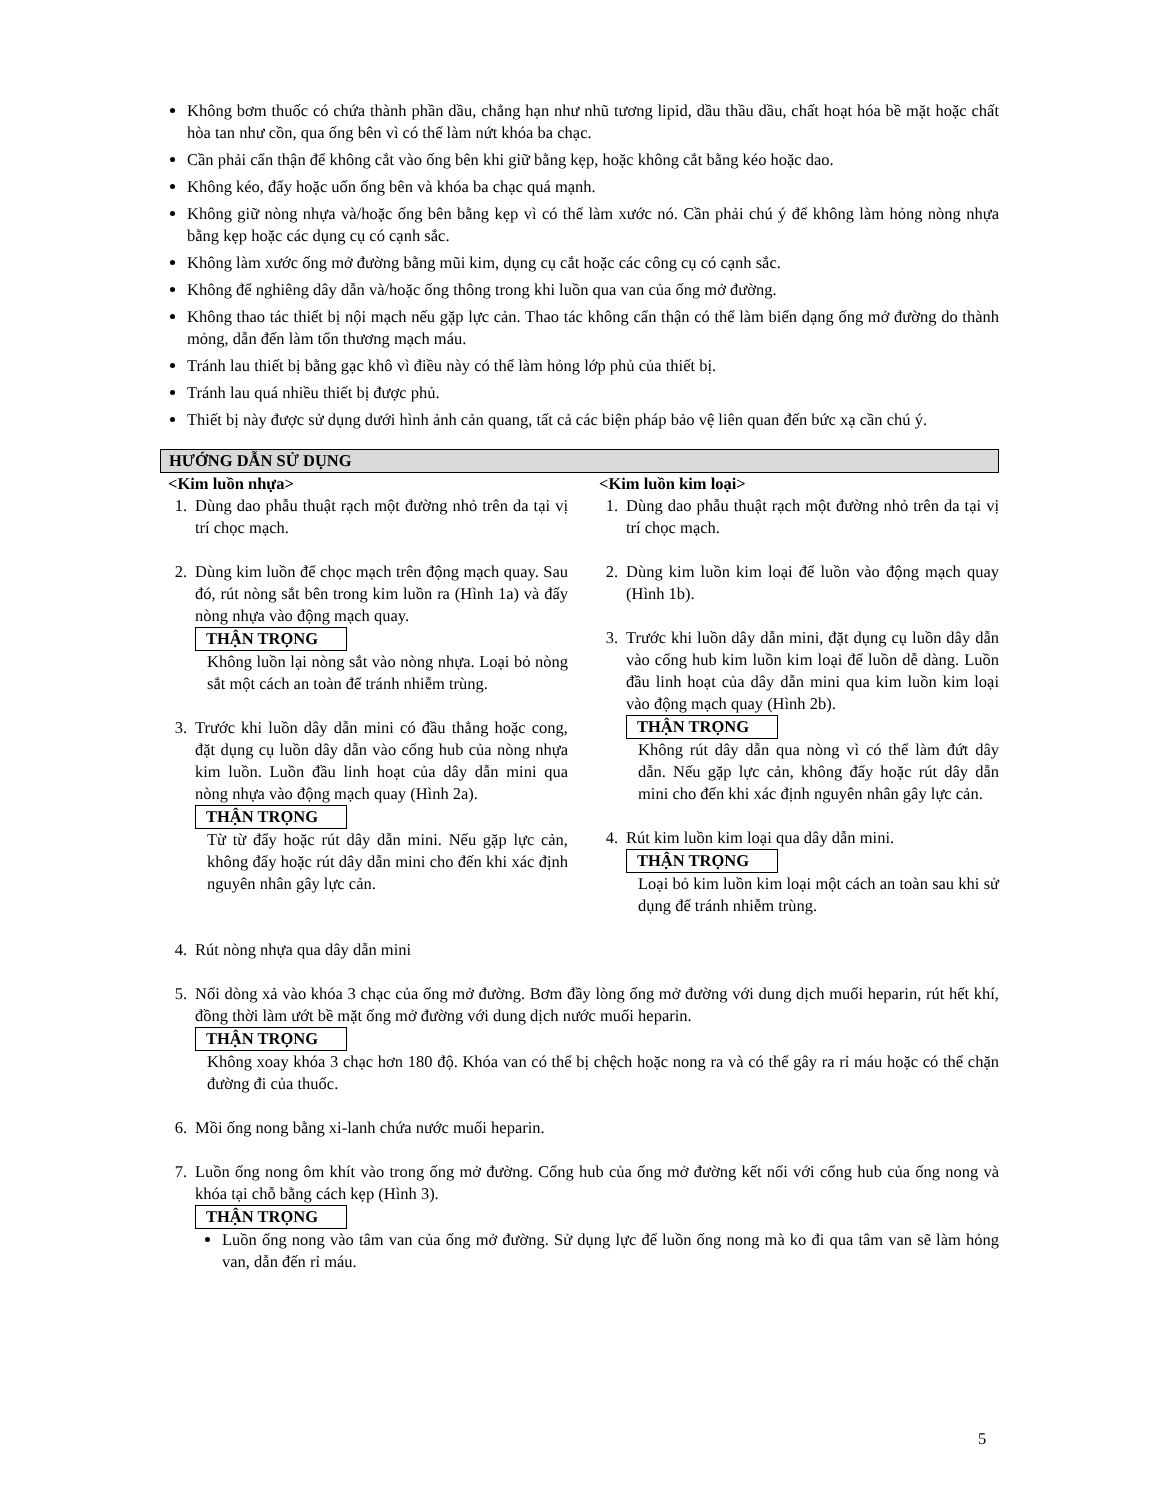Không bơm thuốc có chứa thành phần dầu, chẳng hạn như nhũ tương lipid, dầu thầu dầu, chất hoạt hóa bề mặt hoặc chất hòa tan như cồn, qua ống bên vì có thể làm nứt khóa ba chạc.
Cần phải cẩn thận để không cắt vào ống bên khi giữ bằng kẹp, hoặc không cắt bằng kéo hoặc dao.
Không kéo, đẩy hoặc uốn ống bên và khóa ba chạc quá mạnh.
Không giữ nòng nhựa và/hoặc ống bên bằng kẹp vì có thể làm xước nó. Cần phải chú ý để không làm hỏng nòng nhựa bằng kẹp hoặc các dụng cụ có cạnh sắc.
Không làm xước ống mở đường bằng mũi kim, dụng cụ cắt hoặc các công cụ có cạnh sắc.
Không để nghiêng dây dẫn và/hoặc ống thông trong khi luồn qua van của ống mở đường.
Không thao tác thiết bị nội mạch nếu gặp lực cản. Thao tác không cẩn thận có thể làm biến dạng ống mở đường do thành mỏng, dẫn đến làm tổn thương mạch máu.
Tránh lau thiết bị bằng gạc khô vì điều này có thể làm hỏng lớp phủ của thiết bị.
Tránh lau quá nhiều thiết bị được phủ.
Thiết bị này được sử dụng dưới hình ảnh cản quang, tất cả các biện pháp bảo vệ liên quan đến bức xạ cần chú ý.
HƯỚNG DẪN SỬ DỤNG
<Kim luồn nhựa>
1. Dùng dao phẫu thuật rạch một đường nhỏ trên da tại vị trí chọc mạch.
2. Dùng kim luồn để chọc mạch trên động mạch quay. Sau đó, rút nòng sắt bên trong kim luồn ra (Hình 1a) và đẩy nòng nhựa vào động mạch quay.
THẬN TRỌNG
Không luồn lại nòng sắt vào nòng nhựa. Loại bỏ nòng sắt một cách an toàn để tránh nhiễm trùng.
3. Trước khi luồn dây dẫn mini có đầu thẳng hoặc cong, đặt dụng cụ luồn dây dẫn vào cổng hub của nòng nhựa kim luồn. Luồn đầu linh hoạt của dây dẫn mini qua nòng nhựa vào động mạch quay (Hình 2a).
THẬN TRỌNG
Từ từ đẩy hoặc rút dây dẫn mini. Nếu gặp lực cản, không đẩy hoặc rút dây dẫn mini cho đến khi xác định nguyên nhân gây lực cản.
<Kim luồn kim loại>
1. Dùng dao phẫu thuật rạch một đường nhỏ trên da tại vị trí chọc mạch.
2. Dùng kim luồn kim loại để luồn vào động mạch quay (Hình 1b).
3. Trước khi luồn dây dẫn mini, đặt dụng cụ luồn dây dẫn vào cổng hub kim luồn kim loại để luồn dễ dàng. Luồn đầu linh hoạt của dây dẫn mini qua kim luồn kim loại vào động mạch quay (Hình 2b).
THẬN TRỌNG
Không rút dây dẫn qua nòng vì có thể làm đứt dây dẫn. Nếu gặp lực cản, không đẩy hoặc rút dây dẫn mini cho đến khi xác định nguyên nhân gây lực cản.
4. Rút kim luồn kim loại qua dây dẫn mini.
THẬN TRỌNG
Loại bỏ kim luồn kim loại một cách an toàn sau khi sử dụng để tránh nhiễm trùng.
4. Rút nòng nhựa qua dây dẫn mini
5. Nối dòng xả vào khóa 3 chạc của ống mở đường. Bơm đầy lòng ống mở đường với dung dịch muối heparin, rút hết khí, đồng thời làm ướt bề mặt ống mở đường với dung dịch nước muối heparin.
THẬN TRỌNG
Không xoay khóa 3 chạc hơn 180 độ. Khóa van có thể bị chệch hoặc nong ra và có thể gây ra rỉ máu hoặc có thể chặn đường đi của thuốc.
6. Mồi ống nong bằng xi-lanh chứa nước muối heparin.
7. Luồn ống nong ôm khít vào trong ống mở đường. Cổng hub của ống mở đường kết nối với cổng hub của ống nong và khóa tại chỗ bằng cách kẹp (Hình 3).
THẬN TRỌNG
Luồn ống nong vào tâm van của ống mở đường. Sử dụng lực để luồn ống nong mà ko đi qua tâm van sẽ làm hỏng van, dẫn đến rỉ máu.
5